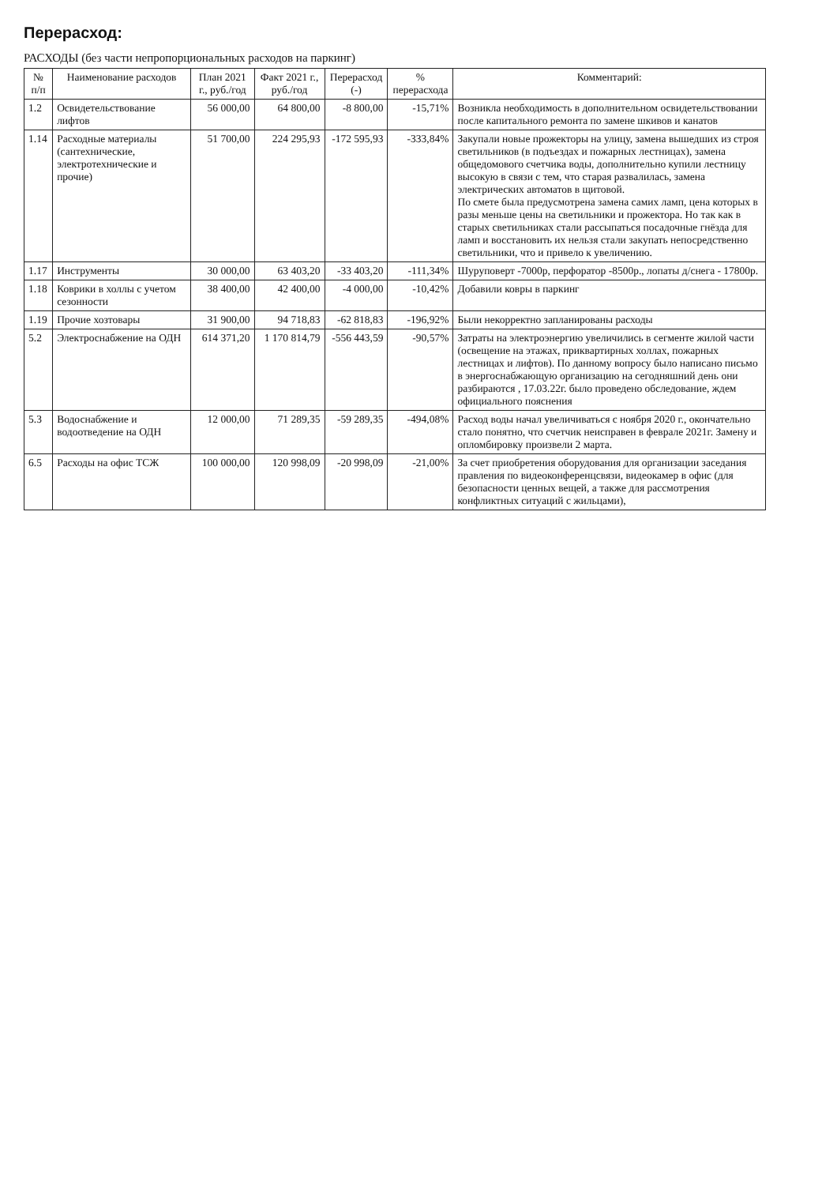Перерасход:
РАСХОДЫ (без части непропорциональных расходов на паркинг)
| № п/п | Наименование расходов | План 2021 г., руб./год | Факт 2021 г., руб./год | Перерасход (-) | % перерасхода | Комментарий: |
| --- | --- | --- | --- | --- | --- | --- |
| 1.2 | Освидетельствование лифтов | 56 000,00 | 64 800,00 | -8 800,00 | -15,71% | Возникла необходимость в дополнительном освидетельствовании после капитального ремонта по замене шкивов и канатов |
| 1.14 | Расходные материалы (сантехнические, электротехнические и прочие) | 51 700,00 | 224 295,93 | -172 595,93 | -333,84% | Закупали новые прожекторы на улицу, замена вышедших из строя светильников (в подъездах и пожарных лестницах), замена общедомового счетчика воды, дополнительно купили лестницу высокую в связи с тем, что старая развалилась, замена электрических автоматов в щитовой. По смете была предусмотрена замена самих ламп, цена которых в разы меньше цены на светильники и прожектора. Но так как в старых светильниках стали рассыпаться посадочные гнёзда для ламп и восстановить их нельзя стали закупать непосредственно светильники, что и привело к увеличению. |
| 1.17 | Инструменты | 30 000,00 | 63 403,20 | -33 403,20 | -111,34% | Шуруповерт -7000р, перфоратор -8500р., лопаты д/снега - 17800р. |
| 1.18 | Коврики в холлы с учетом сезонности | 38 400,00 | 42 400,00 | -4 000,00 | -10,42% | Добавили ковры в паркинг |
| 1.19 | Прочие хозтовары | 31 900,00 | 94 718,83 | -62 818,83 | -196,92% | Были некорректно запланированы расходы |
| 5.2 | Электроснабжение на ОДН | 614 371,20 | 1 170 814,79 | -556 443,59 | -90,57% | Затраты на электроэнергию увеличились в сегменте жилой части (освещение на этажах, приквартирных холлах, пожарных лестницах и лифтов). По данному вопросу было написано письмо в энергоснабжающую организацию на сегодняшний день они разбираются , 17.03.22г. было проведено обследование, ждем официального пояснения |
| 5.3 | Водоснабжение и водоотведение на ОДН | 12 000,00 | 71 289,35 | -59 289,35 | -494,08% | Расход воды начал увеличиваться с ноября 2020 г., окончательно стало понятно, что счетчик неисправен в феврале 2021г. Замену и опломбировку произвели 2 марта. |
| 6.5 | Расходы на офис ТСЖ | 100 000,00 | 120 998,09 | -20 998,09 | -21,00% | За счет приобретения оборудования для организации заседания правления по видеоконференцсвязи, видеокамер в офис (для безопасности ценных вещей, а также для рассмотрения конфликтных ситуаций с жильцами), |